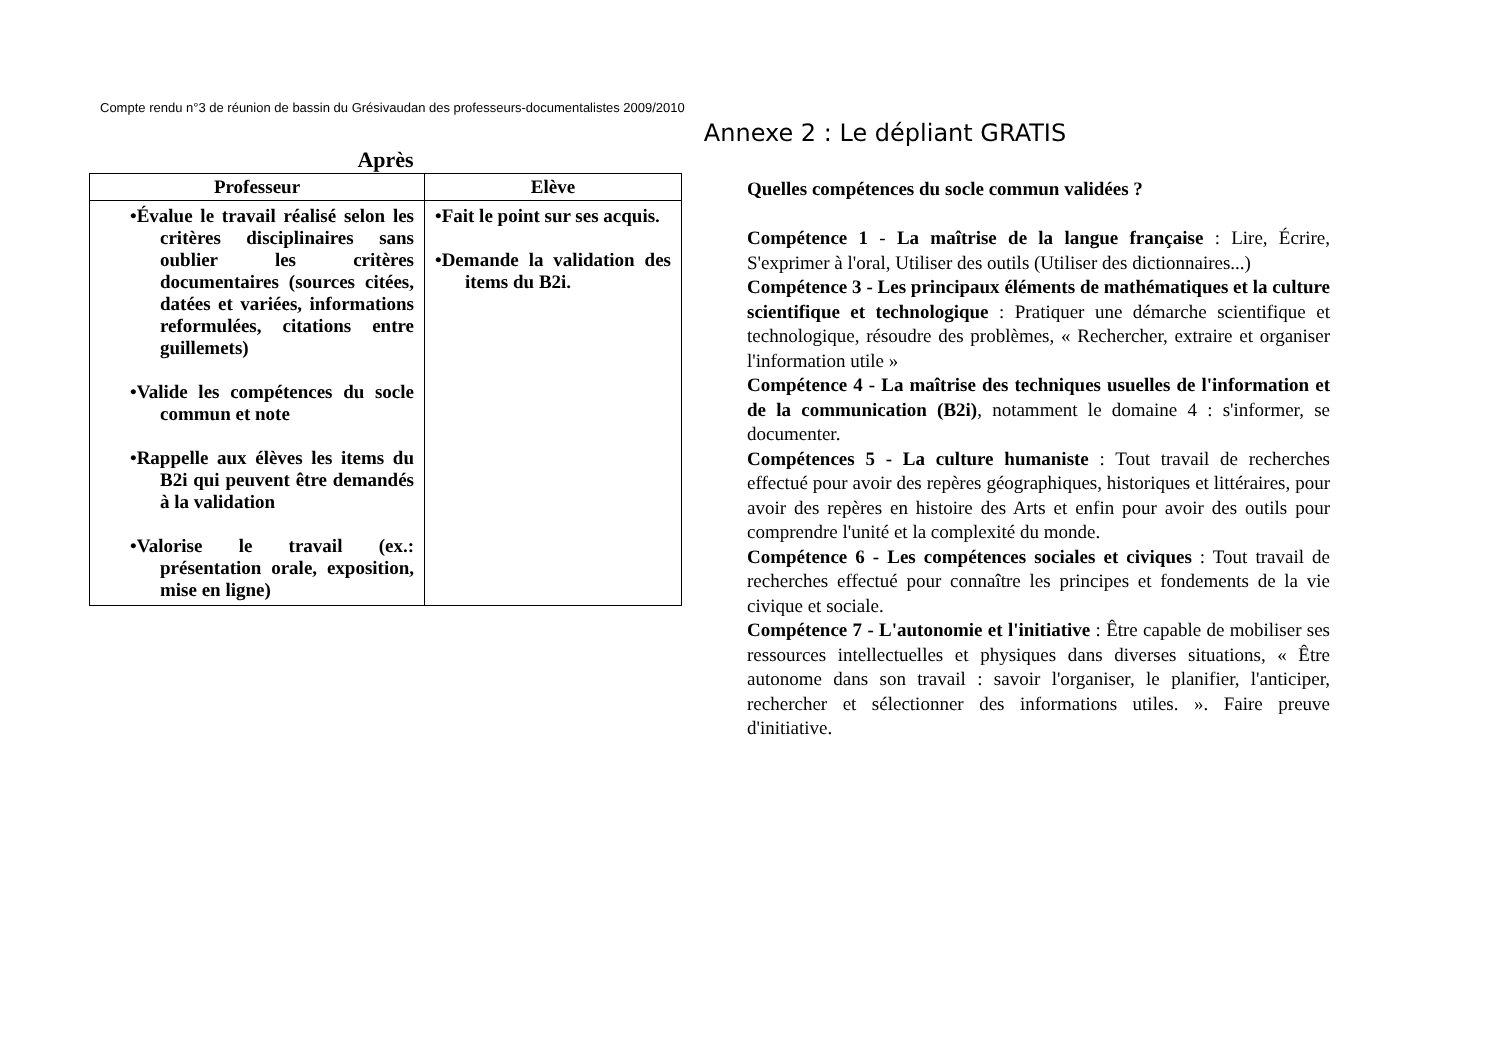Compte rendu n°3 de réunion de bassin du Grésivaudan des professeurs-documentalistes 2009/2010
Annexe 2 : Le dépliant GRATIS
Après
| Professeur | Elève |
| --- | --- |
| •Évalue le travail réalisé selon les critères disciplinaires sans oublier les critères documentaires (sources citées, datées et variées, informations reformulées, citations entre guillemets) •Valide les compétences du socle commun et note •Rappelle aux élèves les items du B2i qui peuvent être demandés à la validation •Valorise le travail (ex.: présentation orale, exposition, mise en ligne) | •Fait le point sur ses acquis. •Demande la validation des items du B2i. |
Quelles compétences du socle commun validées ?
Compétence 1 - La maîtrise de la langue française : Lire, Écrire, S'exprimer à l'oral, Utiliser des outils (Utiliser des dictionnaires...)
Compétence 3 - Les principaux éléments de mathématiques et la culture scientifique et technologique : Pratiquer une démarche scientifique et technologique, résoudre des problèmes, « Rechercher, extraire et organiser l'information utile »
Compétence 4 - La maîtrise des techniques usuelles de l'information et de la communication (B2i), notamment le domaine 4 : s'informer, se documenter.
Compétences 5 - La culture humaniste : Tout travail de recherches effectué pour avoir des repères géographiques, historiques et littéraires, pour avoir des repères en histoire des Arts et enfin pour avoir des outils pour comprendre l'unité et la complexité du monde.
Compétence 6 - Les compétences sociales et civiques : Tout travail de recherches effectué pour connaître les principes et fondements de la vie civique et sociale.
Compétence 7 - L'autonomie et l'initiative : Être capable de mobiliser ses ressources intellectuelles et physiques dans diverses situations, « Être autonome dans son travail : savoir l'organiser, le planifier, l'anticiper, rechercher et sélectionner des informations utiles. ». Faire preuve d'initiative.